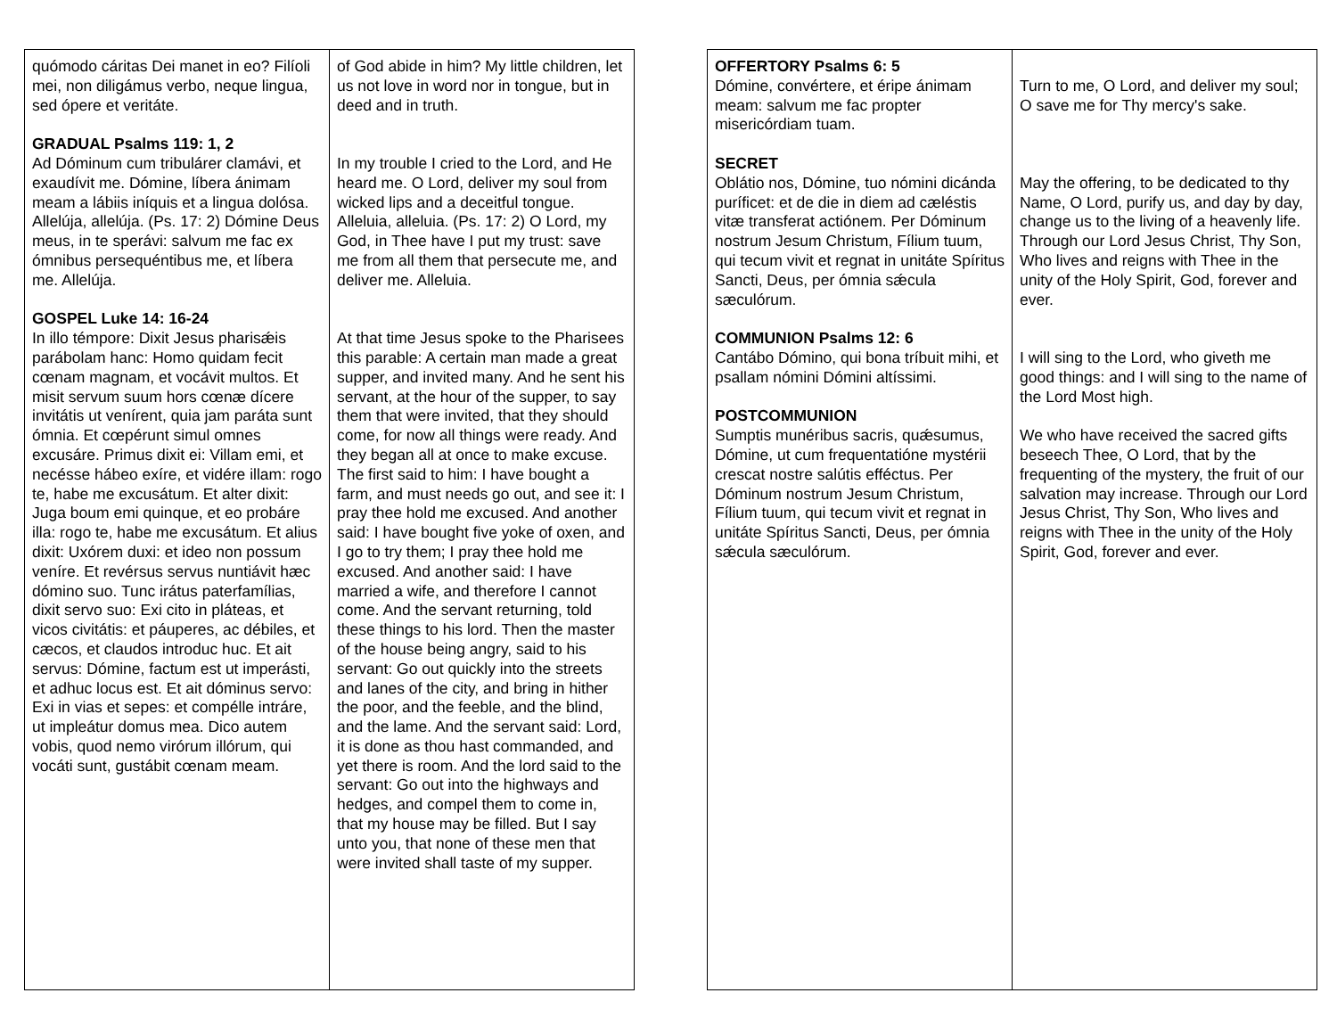| quómodo cáritas Dei manet in eo? Filíoli mei, non diligámus verbo, neque lingua, sed ópere et veritáte. GRADUAL Psalms 119: 1, 2 Ad Dóminum cum tribulárer clamávi, et exaudívit me. Dómine, líbera ánimam meam a lábiis iníquis et a lingua dolósa. Allelúja, allelúja. (Ps. 17: 2) Dómine Deus meus, in te sperávi: salvum me fac ex ómnibus persequéntibus me, et líbera me. Allelúja. GOSPEL Luke 14: 16-24 In illo témpore: Dixit Jesus pharisǽis parábolam hanc: Homo quidam fecit cœnam magnam, et vocávit multos. Et misit servum suum hors cœnæ dícere invitátis ut venírent, quia jam paráta sunt ómnia. Et cœpérunt simul omnes excusáre. Primus dixit ei: Villam emi, et necésse hábeo exíre, et vidére illam: rogo te, habe me excusátum. Et alter dixit: Juga boum emi quinque, et eo probáre illa: rogo te, habe me excusátum. Et alius dixit: Uxórem duxi: et ideo non possum veníre. Et revérsus servus nuntiávit hæc dómino suo. Tunc irátus paterfamílias, dixit servo suo: Exi cito in pláteas, et vicos civitátis: et páuperes, ac débiles, et cæcos, et claudos introduc huc. Et ait servus: Dómine, factum est ut imperásti, et adhuc locus est. Et ait dóminus servo: Exi in vias et sepes: et compélle intráre, ut impleátur domus mea. Dico autem vobis, quod nemo virórum illórum, qui vocáti sunt, gustábit cœnam meam. | of God abide in him? My little children, let us not love in word nor in tongue, but in deed and in truth. In my trouble I cried to the Lord, and He heard me. O Lord, deliver my soul from wicked lips and a deceitful tongue. Alleluia, alleluia. (Ps. 17: 2) O Lord, my God, in Thee have I put my trust: save me from all them that persecute me, and deliver me. Alleluia. At that time Jesus spoke to the Pharisees this parable: A certain man made a great supper, and invited many. And he sent his servant, at the hour of the supper, to say them that were invited, that they should come, for now all things were ready. And they began all at once to make excuse. The first said to him: I have bought a farm, and must needs go out, and see it: I pray thee hold me excused. And another said: I have bought five yoke of oxen, and I go to try them; I pray thee hold me excused. And another said: I have married a wife, and therefore I cannot come. And the servant returning, told these things to his lord. Then the master of the house being angry, said to his servant: Go out quickly into the streets and lanes of the city, and bring in hither the poor, and the feeble, and the blind, and the lame. And the servant said: Lord, it is done as thou hast commanded, and yet there is room. And the lord said to the servant: Go out into the highways and hedges, and compel them to come in, that my house may be filled. But I say unto you, that none of these men that were invited shall taste of my supper. |
| OFFERTORY Psalms 6: 5 Dómine, convértere, et éripe ánimam meam: salvum me fac propter misericórdiam tuam. SECRET Oblátio nos, Dómine, tuo nómini dicánda puríficet: et de die in diem ad cæléstis vitæ transferat actiónem. Per Dóminum nostrum Jesum Christum, Fílium tuum, qui tecum vivit et regnat in unitáte Spíritus Sancti, Deus, per ómnia sǽcula sæculórum. COMMUNION Psalms 12: 6 Cantábo Dómino, qui bona tríbuit mihi, et psallam nómini Dómini altíssimi. POSTCOMMUNION Sumptis munéribus sacris, quǽsumus, Dómine, ut cum frequentatióne mystérii crescat nostre salútis efféctus. Per Dóminum nostrum Jesum Christum, Fílium tuum, qui tecum vivit et regnat in unitáte Spíritus Sancti, Deus, per ómnia sǽcula sæculórum. | Turn to me, O Lord, and deliver my soul; O save me for Thy mercy's sake. May the offering, to be dedicated to thy Name, O Lord, purify us, and day by day, change us to the living of a heavenly life. Through our Lord Jesus Christ, Thy Son, Who lives and reigns with Thee in the unity of the Holy Spirit, God, forever and ever. I will sing to the Lord, who giveth me good things: and I will sing to the name of the Lord Most high. We who have received the sacred gifts beseech Thee, O Lord, that by the frequenting of the mystery, the fruit of our salvation may increase. Through our Lord Jesus Christ, Thy Son, Who lives and reigns with Thee in the unity of the Holy Spirit, God, forever and ever. |